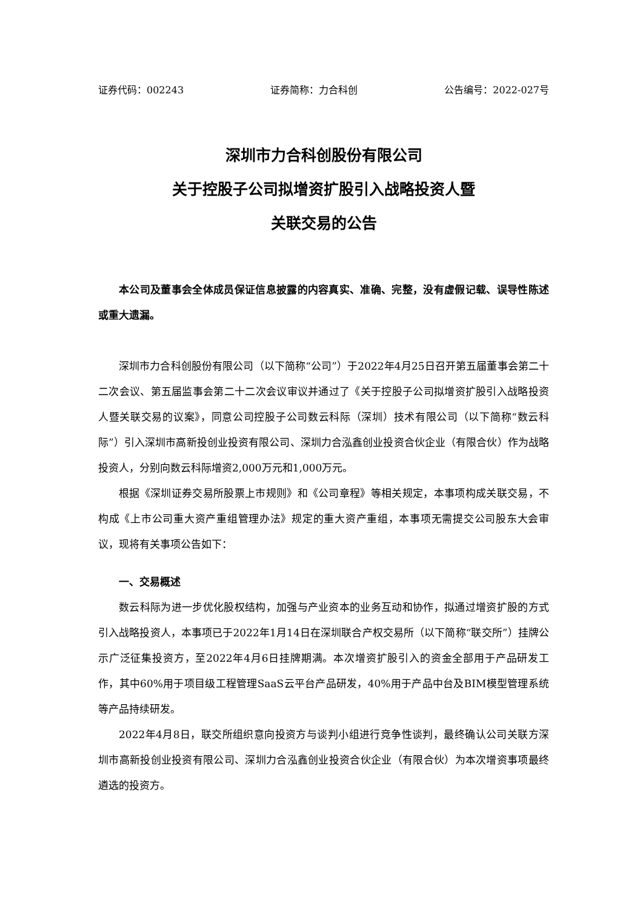证券代码：002243 证券简称：力合科创 公告编号：2022-027号
深圳市力合科创股份有限公司
关于控股子公司拟增资扩股引入战略投资人暨
关联交易的公告
本公司及董事会全体成员保证信息披露的内容真实、准确、完整，没有虚假记载、误导性陈述或重大遗漏。
深圳市力合科创股份有限公司（以下简称“公司”）于2022年4月25日召开第五届董事会第二十二次会议、第五届监事会第二十二次会议审议并通过了《关于控股子公司拟增资扩股引入战略投资人暨关联交易的议案》，同意公司控股子公司数云科际（深圳）技术有限公司（以下简称“数云科际”）引入深圳市高新投创业投资有限公司、深圳力合泓鑫创业投资合伙企业（有限合伙）作为战略投资人，分别向数云科际增资2,000万元和1,000万元。
根据《深圳证券交易所股票上市规则》和《公司章程》等相关规定，本事项构成关联交易，不构成《上市公司重大资产重组管理办法》规定的重大资产重组，本事项无需提交公司股东大会审议，现将有关事项公告如下：
一、交易概述
数云科际为进一步优化股权结构，加强与产业资本的业务互动和协作，拟通过增资扩股的方式引入战略投资人，本事项已于2022年1月14日在深圳联合产权交易所（以下简称“联交所”）挂牌公示广泛征集投资方，至2022年4月6日挂牌期满。本次增资扩股引入的资金全部用于产品研发工作，其中60%用于项目级工程管理SaaS云平台产品研发，40%用于产品中台及BIM模型管理系统等产品持续研发。
2022年4月8日，联交所组织意向投资方与谈判小组进行竞争性谈判，最终确认公司关联方深圳市高新投创业投资有限公司、深圳力合泓鑫创业投资合伙企业（有限合伙）为本次增资事项最终遴选的投资方。